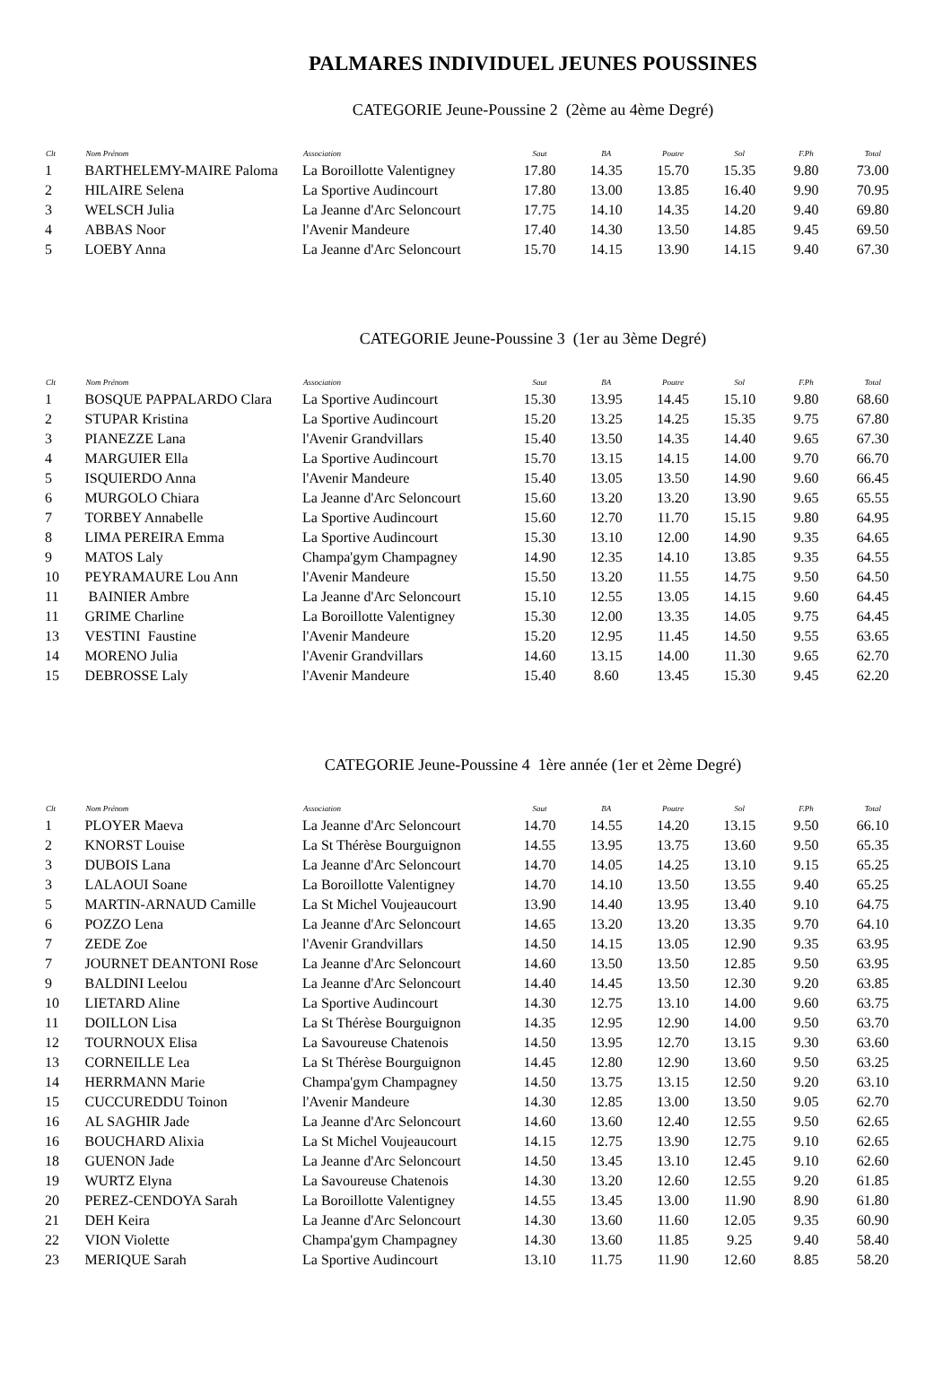PALMARES INDIVIDUEL JEUNES POUSSINES
CATEGORIE Jeune-Poussine 2 (2ème au 4ème Degré)
| Clt | Nom Prénom | Association | Saut | BA | Poutre | Sol | F.Ph | Total |
| --- | --- | --- | --- | --- | --- | --- | --- | --- |
| 1 | BARTHELEMY-MAIRE Paloma | La Boroillotte Valentigney | 17.80 | 14.35 | 15.70 | 15.35 | 9.80 | 73.00 |
| 2 | HILAIRE Selena | La Sportive Audincourt | 17.80 | 13.00 | 13.85 | 16.40 | 9.90 | 70.95 |
| 3 | WELSCH Julia | La Jeanne d'Arc Seloncourt | 17.75 | 14.10 | 14.35 | 14.20 | 9.40 | 69.80 |
| 4 | ABBAS Noor | l'Avenir Mandeure | 17.40 | 14.30 | 13.50 | 14.85 | 9.45 | 69.50 |
| 5 | LOEBY Anna | La Jeanne d'Arc Seloncourt | 15.70 | 14.15 | 13.90 | 14.15 | 9.40 | 67.30 |
CATEGORIE Jeune-Poussine 3 (1er au 3ème Degré)
| Clt | Nom Prénom | Association | Saut | BA | Poutre | Sol | F.Ph | Total |
| --- | --- | --- | --- | --- | --- | --- | --- | --- |
| 1 | BOSQUE PAPPALARDO Clara | La Sportive Audincourt | 15.30 | 13.95 | 14.45 | 15.10 | 9.80 | 68.60 |
| 2 | STUPAR Kristina | La Sportive Audincourt | 15.20 | 13.25 | 14.25 | 15.35 | 9.75 | 67.80 |
| 3 | PIANEZZE Lana | l'Avenir Grandvillars | 15.40 | 13.50 | 14.35 | 14.40 | 9.65 | 67.30 |
| 4 | MARGUIER Ella | La Sportive Audincourt | 15.70 | 13.15 | 14.15 | 14.00 | 9.70 | 66.70 |
| 5 | ISQUIERDO Anna | l'Avenir Mandeure | 15.40 | 13.05 | 13.50 | 14.90 | 9.60 | 66.45 |
| 6 | MURGOLO Chiara | La Jeanne d'Arc Seloncourt | 15.60 | 13.20 | 13.20 | 13.90 | 9.65 | 65.55 |
| 7 | TORBEY Annabelle | La Sportive Audincourt | 15.60 | 12.70 | 11.70 | 15.15 | 9.80 | 64.95 |
| 8 | LIMA PEREIRA Emma | La Sportive Audincourt | 15.30 | 13.10 | 12.00 | 14.90 | 9.35 | 64.65 |
| 9 | MATOS Laly | Champa'gym Champagney | 14.90 | 12.35 | 14.10 | 13.85 | 9.35 | 64.55 |
| 10 | PEYRAMAURE Lou Ann | l'Avenir Mandeure | 15.50 | 13.20 | 11.55 | 14.75 | 9.50 | 64.50 |
| 11 | BAINIER Ambre | La Jeanne d'Arc Seloncourt | 15.10 | 12.55 | 13.05 | 14.15 | 9.60 | 64.45 |
| 11 | GRIME Charline | La Boroillotte Valentigney | 15.30 | 12.00 | 13.35 | 14.05 | 9.75 | 64.45 |
| 13 | VESTINI Faustine | l'Avenir Mandeure | 15.20 | 12.95 | 11.45 | 14.50 | 9.55 | 63.65 |
| 14 | MORENO Julia | l'Avenir Grandvillars | 14.60 | 13.15 | 14.00 | 11.30 | 9.65 | 62.70 |
| 15 | DEBROSSE Laly | l'Avenir Mandeure | 15.40 | 8.60 | 13.45 | 15.30 | 9.45 | 62.20 |
CATEGORIE Jeune-Poussine 4 1ère année (1er et 2ème Degré)
| Clt | Nom Prénom | Association | Saut | BA | Poutre | Sol | F.Ph | Total |
| --- | --- | --- | --- | --- | --- | --- | --- | --- |
| 1 | PLOYER Maeva | La Jeanne d'Arc Seloncourt | 14.70 | 14.55 | 14.20 | 13.15 | 9.50 | 66.10 |
| 2 | KNORST Louise | La St Thérèse Bourguignon | 14.55 | 13.95 | 13.75 | 13.60 | 9.50 | 65.35 |
| 3 | DUBOIS Lana | La Jeanne d'Arc Seloncourt | 14.70 | 14.05 | 14.25 | 13.10 | 9.15 | 65.25 |
| 3 | LALAOUI Soane | La Boroillotte Valentigney | 14.70 | 14.10 | 13.50 | 13.55 | 9.40 | 65.25 |
| 5 | MARTIN-ARNAUD Camille | La St Michel Voujeaucourt | 13.90 | 14.40 | 13.95 | 13.40 | 9.10 | 64.75 |
| 6 | POZZO Lena | La Jeanne d'Arc Seloncourt | 14.65 | 13.20 | 13.20 | 13.35 | 9.70 | 64.10 |
| 7 | ZEDE Zoe | l'Avenir Grandvillars | 14.50 | 14.15 | 13.05 | 12.90 | 9.35 | 63.95 |
| 7 | JOURNET DEANTONI Rose | La Jeanne d'Arc Seloncourt | 14.60 | 13.50 | 13.50 | 12.85 | 9.50 | 63.95 |
| 9 | BALDINI Leelou | La Jeanne d'Arc Seloncourt | 14.40 | 14.45 | 13.50 | 12.30 | 9.20 | 63.85 |
| 10 | LIETARD Aline | La Sportive Audincourt | 14.30 | 12.75 | 13.10 | 14.00 | 9.60 | 63.75 |
| 11 | DOILLON Lisa | La St Thérèse Bourguignon | 14.35 | 12.95 | 12.90 | 14.00 | 9.50 | 63.70 |
| 12 | TOURNOUX Elisa | La Savoureuse Chatenois | 14.50 | 13.95 | 12.70 | 13.15 | 9.30 | 63.60 |
| 13 | CORNEILLE Lea | La St Thérèse Bourguignon | 14.45 | 12.80 | 12.90 | 13.60 | 9.50 | 63.25 |
| 14 | HERRMANN Marie | Champa'gym Champagney | 14.50 | 13.75 | 13.15 | 12.50 | 9.20 | 63.10 |
| 15 | CUCCUREDDU Toinon | l'Avenir Mandeure | 14.30 | 12.85 | 13.00 | 13.50 | 9.05 | 62.70 |
| 16 | AL SAGHIR Jade | La Jeanne d'Arc Seloncourt | 14.60 | 13.60 | 12.40 | 12.55 | 9.50 | 62.65 |
| 16 | BOUCHARD Alixia | La St Michel Voujeaucourt | 14.15 | 12.75 | 13.90 | 12.75 | 9.10 | 62.65 |
| 18 | GUENON Jade | La Jeanne d'Arc Seloncourt | 14.50 | 13.45 | 13.10 | 12.45 | 9.10 | 62.60 |
| 19 | WURTZ Elyna | La Savoureuse Chatenois | 14.30 | 13.20 | 12.60 | 12.55 | 9.20 | 61.85 |
| 20 | PEREZ-CENDOYA Sarah | La Boroillotte Valentigney | 14.55 | 13.45 | 13.00 | 11.90 | 8.90 | 61.80 |
| 21 | DEH Keira | La Jeanne d'Arc Seloncourt | 14.30 | 13.60 | 11.60 | 12.05 | 9.35 | 60.90 |
| 22 | VION Violette | Champa'gym Champagney | 14.30 | 13.60 | 11.85 | 9.25 | 9.40 | 58.40 |
| 23 | MERIQUE Sarah | La Sportive Audincourt | 13.10 | 11.75 | 11.90 | 12.60 | 8.85 | 58.20 |